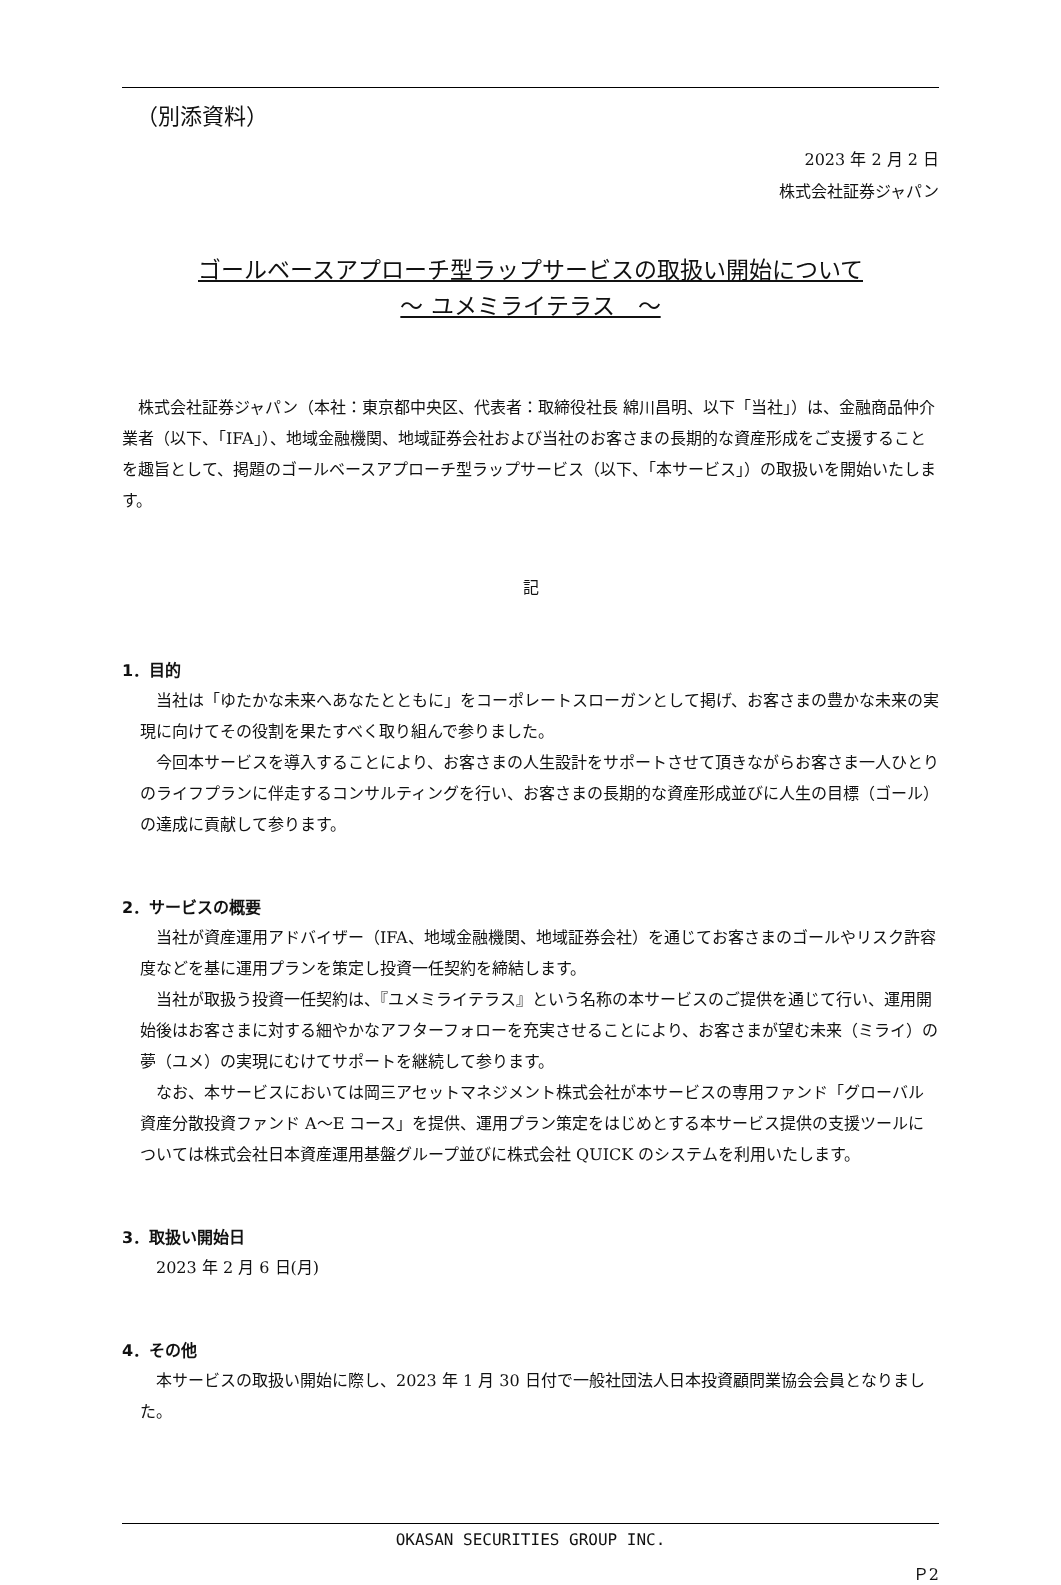（別添資料）
2023 年 2 月 2 日
株式会社証券ジャパン
ゴールベースアプローチ型ラップサービスの取扱い開始について
～ ユメミライテラス　～
株式会社証券ジャパン（本社：東京都中央区、代表者：取締役社長 綿川昌明、以下「当社」）は、金融商品仲介業者（以下、「IFA」）、地域金融機関、地域証券会社および当社のお客さまの長期的な資産形成をご支援することを趣旨として、掲題のゴールベースアプローチ型ラップサービス（以下、「本サービス」）の取扱いを開始いたします。
記
1．目的
当社は「ゆたかな未来へあなたとともに」をコーポレートスローガンとして掲げ、お客さまの豊かな未来の実現に向けてその役割を果たすべく取り組んで参りました。
今回本サービスを導入することにより、お客さまの人生設計をサポートさせて頂きながらお客さま一人ひとりのライフプランに伴走するコンサルティングを行い、お客さまの長期的な資産形成並びに人生の目標（ゴール）の達成に貢献して参ります。
2．サービスの概要
当社が資産運用アドバイザー（IFA、地域金融機関、地域証券会社）を通じてお客さまのゴールやリスク許容度などを基に運用プランを策定し投資一任契約を締結します。
当社が取扱う投資一任契約は、『ユメミライテラス』という名称の本サービスのご提供を通じて行い、運用開始後はお客さまに対する細やかなアフターフォローを充実させることにより、お客さまが望む未来（ミライ）の夢（ユメ）の実現にむけてサポートを継続して参ります。
なお、本サービスにおいては岡三アセットマネジメント株式会社が本サービスの専用ファンド「グローバル資産分散投資ファンド A～E コース」を提供、運用プラン策定をはじめとする本サービス提供の支援ツールについては株式会社日本資産運用基盤グループ並びに株式会社 QUICK のシステムを利用いたします。
3．取扱い開始日
2023 年 2 月 6 日(月)
4．その他
本サービスの取扱い開始に際し、2023 年 1 月 30 日付で一般社団法人日本投資顧問業協会会員となりました。
OKASAN SECURITIES GROUP INC.
Ｐ2